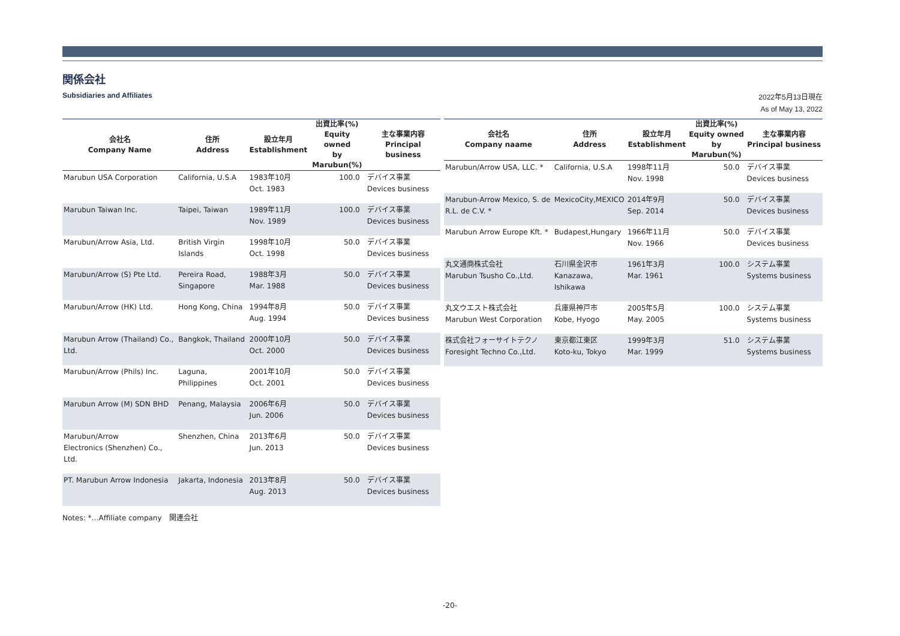関係会社
Subsidiaries and Affiliates
2022年5月13日現在
As of May 13, 2022
| 会社名 Company Name | 住所 Address | 設立年月 Establishment | 出資比率(%) Equity owned by Marubun(%) | 主な事業内容 Principal business |
| --- | --- | --- | --- | --- |
| Marubun USA Corporation | California, U.S.A | 1983年10月 Oct. 1983 | 100.0 | デバイス事業 Devices business |
| Marubun Taiwan Inc. | Taipei, Taiwan | 1989年11月 Nov. 1989 | 100.0 | デバイス事業 Devices business |
| Marubun/Arrow Asia, Ltd. | British Virgin Islands | 1998年10月 Oct. 1998 | 50.0 | デバイス事業 Devices business |
| Marubun/Arrow (S) Pte Ltd. | Pereira Road, Singapore | 1988年3月 Mar. 1988 | 50.0 | デバイス事業 Devices business |
| Marubun/Arrow (HK) Ltd. | Hong Kong, China | 1994年8月 Aug. 1994 | 50.0 | デバイス事業 Devices business |
| Marubun Arrow (Thailand) Co., Ltd. | Bangkok, Thailand | 2000年10月 Oct. 2000 | 50.0 | デバイス事業 Devices business |
| Marubun/Arrow (Phils) Inc. | Laguna, Philippines | 2001年10月 Oct. 2001 | 50.0 | デバイス事業 Devices business |
| Marubun Arrow (M) SDN BHD | Penang, Malaysia | 2006年6月 Jun. 2006 | 50.0 | デバイス事業 Devices business |
| Marubun/Arrow Electronics (Shenzhen) Co., Ltd. | Shenzhen, China | 2013年6月 Jun. 2013 | 50.0 | デバイス事業 Devices business |
| PT. Marubun Arrow Indonesia | Jakarta, Indonesia | 2013年8月 Aug. 2013 | 50.0 | デバイス事業 Devices business |
| 会社名 Company naame | 住所 Address | 設立年月 Establishment | 出資比率(%) Equity owned by Marubun(%) | 主な事業内容 Principal business |
| --- | --- | --- | --- | --- |
| Marubun/Arrow USA, LLC. * | California, U.S.A | 1998年11月 Nov. 1998 | 50.0 | デバイス事業 Devices business |
| Marubun-Arrow Mexico, S. de R.L. de C.V. * | MexicoCity,MEXICO | 2014年9月 Sep. 2014 | 50.0 | デバイス事業 Devices business |
| Marubun Arrow Europe Kft. * | Budapest,Hungary | 1966年11月 Nov. 1966 | 50.0 | デバイス事業 Devices business |
| 丸文通商株式会社 Marubun Tsusho Co.,Ltd. | 石川県金沢市 Kanazawa, Ishikawa | 1961年3月 Mar. 1961 | 100.0 | システム事業 Systems business |
| 丸文ウエスト株式会社 Marubun West Corporation | 兵庫県神戸市 Kobe, Hyogo | 2005年5月 May. 2005 | 100.0 | システム事業 Systems business |
| 株式会社フォーサイトテクノ Foresight Techno Co.,Ltd. | 東京都江東区 Koto-ku, Tokyo | 1999年3月 Mar. 1999 | 51.0 | システム事業 Systems business |
Notes: *…Affiliate company　関連会社
-20-